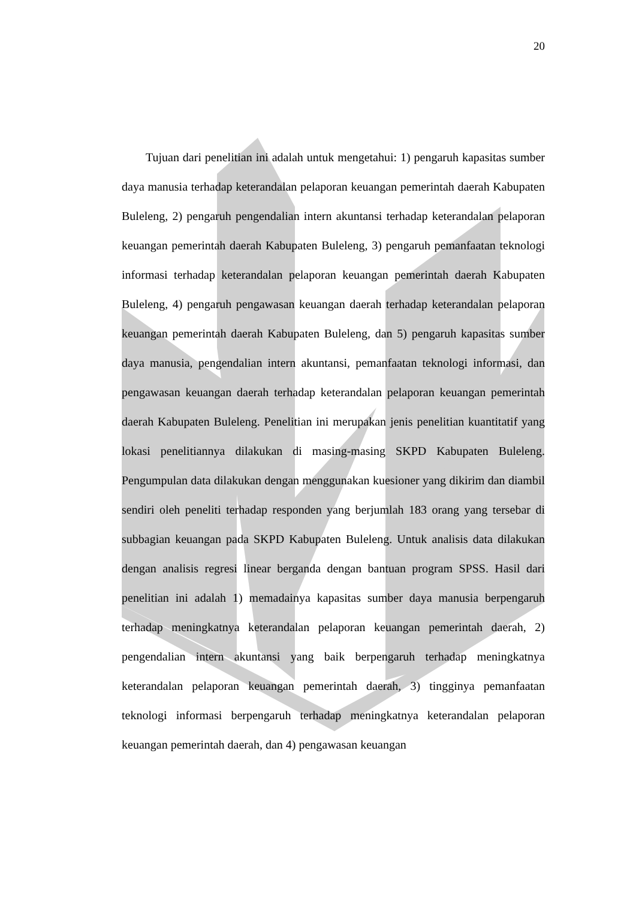20
Tujuan dari penelitian ini adalah untuk mengetahui: 1) pengaruh kapasitas sumber daya manusia terhadap keterandalan pelaporan keuangan pemerintah daerah Kabupaten Buleleng, 2) pengaruh pengendalian intern akuntansi terhadap keterandalan pelaporan keuangan pemerintah daerah Kabupaten Buleleng, 3) pengaruh pemanfaatan teknologi informasi terhadap keterandalan pelaporan keuangan pemerintah daerah Kabupaten Buleleng, 4) pengaruh pengawasan keuangan daerah terhadap keterandalan pelaporan keuangan pemerintah daerah Kabupaten Buleleng, dan 5) pengaruh kapasitas sumber daya manusia, pengendalian intern akuntansi, pemanfaatan teknologi informasi, dan pengawasan keuangan daerah terhadap keterandalan pelaporan keuangan pemerintah daerah Kabupaten Buleleng. Penelitian ini merupakan jenis penelitian kuantitatif yang lokasi penelitiannya dilakukan di masing-masing SKPD Kabupaten Buleleng. Pengumpulan data dilakukan dengan menggunakan kuesioner yang dikirim dan diambil sendiri oleh peneliti terhadap responden yang berjumlah 183 orang yang tersebar di subbagian keuangan pada SKPD Kabupaten Buleleng. Untuk analisis data dilakukan dengan analisis regresi linear berganda dengan bantuan program SPSS. Hasil dari penelitian ini adalah 1) memadainya kapasitas sumber daya manusia berpengaruh terhadap meningkatnya keterandalan pelaporan keuangan pemerintah daerah, 2) pengendalian intern akuntansi yang baik berpengaruh terhadap meningkatnya keterandalan pelaporan keuangan pemerintah daerah, 3) tingginya pemanfaatan teknologi informasi berpengaruh terhadap meningkatnya keterandalan pelaporan keuangan pemerintah daerah, dan 4) pengawasan keuangan